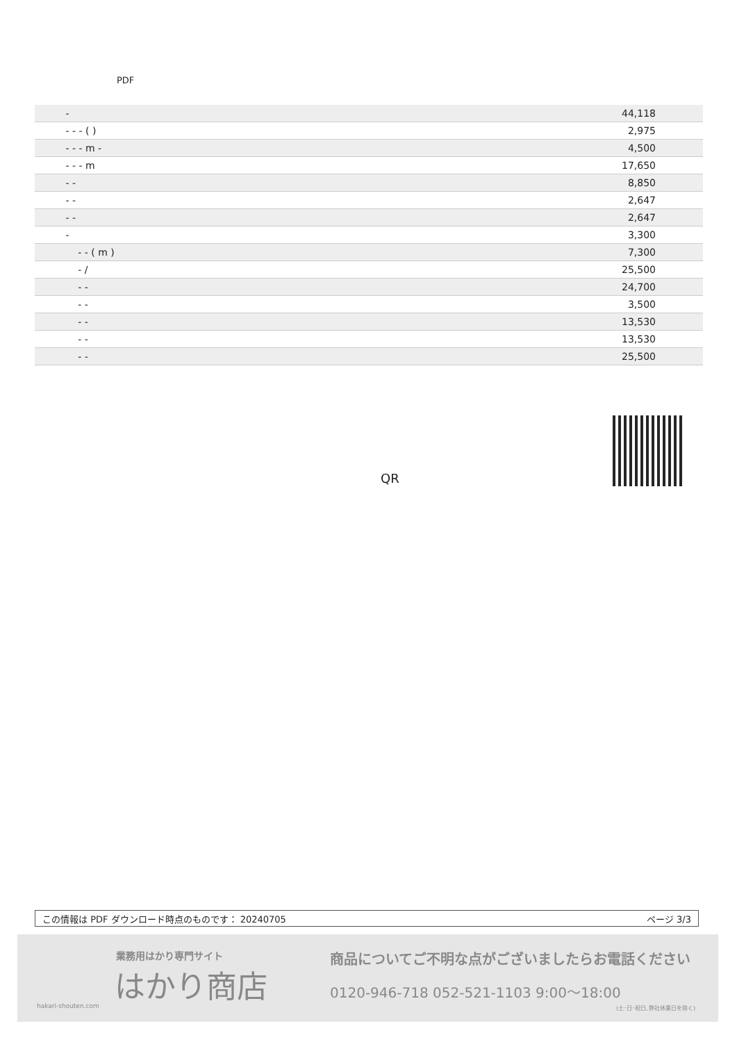PDF
| - | 44,118 |
| - - - ( ) | 2,975 |
| - - - m - | 4,500 |
| - - - m | 17,650 |
| - - | 8,850 |
| - - | 2,647 |
| - - | 2,647 |
| - | 3,300 |
| - - ( m ) | 7,300 |
| - / | 25,500 |
| - - | 24,700 |
| - - | 3,500 |
| - - | 13,530 |
| - - | 13,530 |
| - - | 25,500 |
QR
この情報は PDF ダウンロード時点のものです： 20240705 ページ 3/3
業務用はかり専門サイト
はかり商店
hakari-shouten.com
商品についてご不明な点がございましたらお電話ください
0120-946-718 052-521-1103 9:00〜18:00
(土･日･祝日､弊社休業日を除く)